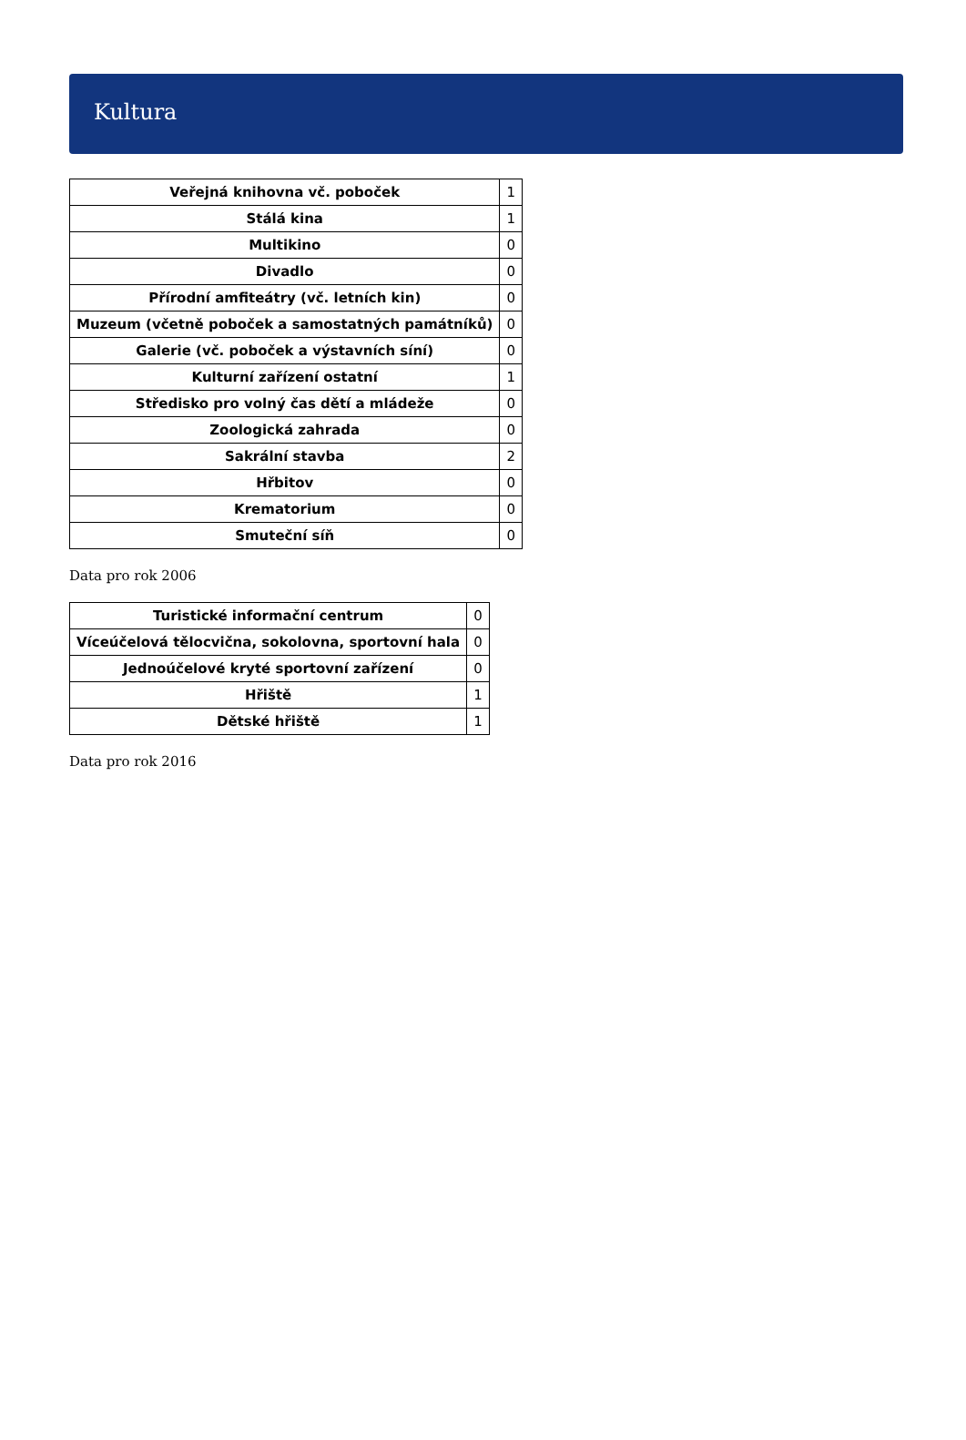Kultura
| Veřejná knihovna vč. poboček | 1 |
| Stálá kina | 1 |
| Multikino | 0 |
| Divadlo | 0 |
| Přírodní amfiteátry (vč. letních kin) | 0 |
| Muzeum (včetně poboček a samostatných památníků) | 0 |
| Galerie (vč. poboček a výstavních síní) | 0 |
| Kulturní zařízení ostatní | 1 |
| Středisko pro volný čas dětí a mládeže | 0 |
| Zoologická zahrada | 0 |
| Sakrální stavba | 2 |
| Hřbitov | 0 |
| Krematorium | 0 |
| Smuteční síň | 0 |
Data pro rok 2006
| Turistické informační centrum | 0 |
| Víceúčelová tělocvična, sokolovna, sportovní hala | 0 |
| Jednoúčelové kryté sportovní zařízení | 0 |
| Hřiště | 1 |
| Dětské hřiště | 1 |
Data pro rok 2016